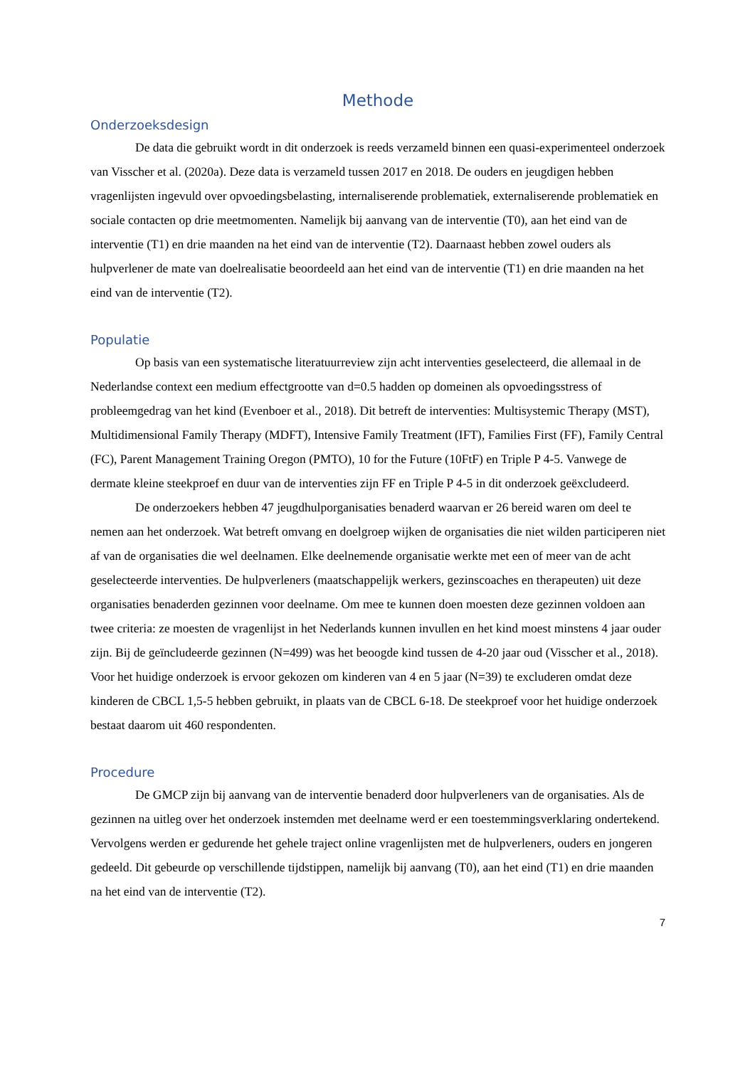Methode
Onderzoeksdesign
De data die gebruikt wordt in dit onderzoek is reeds verzameld binnen een quasi-experimenteel onderzoek van Visscher et al. (2020a). Deze data is verzameld tussen 2017 en 2018. De ouders en jeugdigen hebben vragenlijsten ingevuld over opvoedingsbelasting, internaliserende problematiek, externaliserende problematiek en sociale contacten op drie meetmomenten. Namelijk bij aanvang van de interventie (T0), aan het eind van de interventie (T1) en drie maanden na het eind van de interventie (T2). Daarnaast hebben zowel ouders als hulpverlener de mate van doelrealisatie beoordeeld aan het eind van de interventie (T1) en drie maanden na het eind van de interventie (T2).
Populatie
Op basis van een systematische literatuurreview zijn acht interventies geselecteerd, die allemaal in de Nederlandse context een medium effectgrootte van d=0.5 hadden op domeinen als opvoedingsstress of probleemgedrag van het kind (Evenboer et al., 2018). Dit betreft de interventies: Multisystemic Therapy (MST), Multidimensional Family Therapy (MDFT), Intensive Family Treatment (IFT), Families First (FF), Family Central (FC), Parent Management Training Oregon (PMTO), 10 for the Future (10FtF) en Triple P 4-5. Vanwege de dermate kleine steekproef en duur van de interventies zijn FF en Triple P 4-5 in dit onderzoek geëxcludeerd.
De onderzoekers hebben 47 jeugdhulporganisaties benaderd waarvan er 26 bereid waren om deel te nemen aan het onderzoek. Wat betreft omvang en doelgroep wijken de organisaties die niet wilden participeren niet af van de organisaties die wel deelnamen. Elke deelnemende organisatie werkte met een of meer van de acht geselecteerde interventies. De hulpverleners (maatschappelijk werkers, gezinscoaches en therapeuten) uit deze organisaties benaderden gezinnen voor deelname. Om mee te kunnen doen moesten deze gezinnen voldoen aan twee criteria: ze moesten de vragenlijst in het Nederlands kunnen invullen en het kind moest minstens 4 jaar ouder zijn. Bij de geïncludeerde gezinnen (N=499) was het beoogde kind tussen de 4-20 jaar oud (Visscher et al., 2018). Voor het huidige onderzoek is ervoor gekozen om kinderen van 4 en 5 jaar (N=39) te excluderen omdat deze kinderen de CBCL 1,5-5 hebben gebruikt, in plaats van de CBCL 6-18. De steekproef voor het huidige onderzoek bestaat daarom uit 460 respondenten.
Procedure
De GMCP zijn bij aanvang van de interventie benaderd door hulpverleners van de organisaties. Als de gezinnen na uitleg over het onderzoek instemden met deelname werd er een toestemmingsverklaring ondertekend. Vervolgens werden er gedurende het gehele traject online vragenlijsten met de hulpverleners, ouders en jongeren gedeeld. Dit gebeurde op verschillende tijdstippen, namelijk bij aanvang (T0), aan het eind (T1) en drie maanden na het eind van de interventie (T2).
7